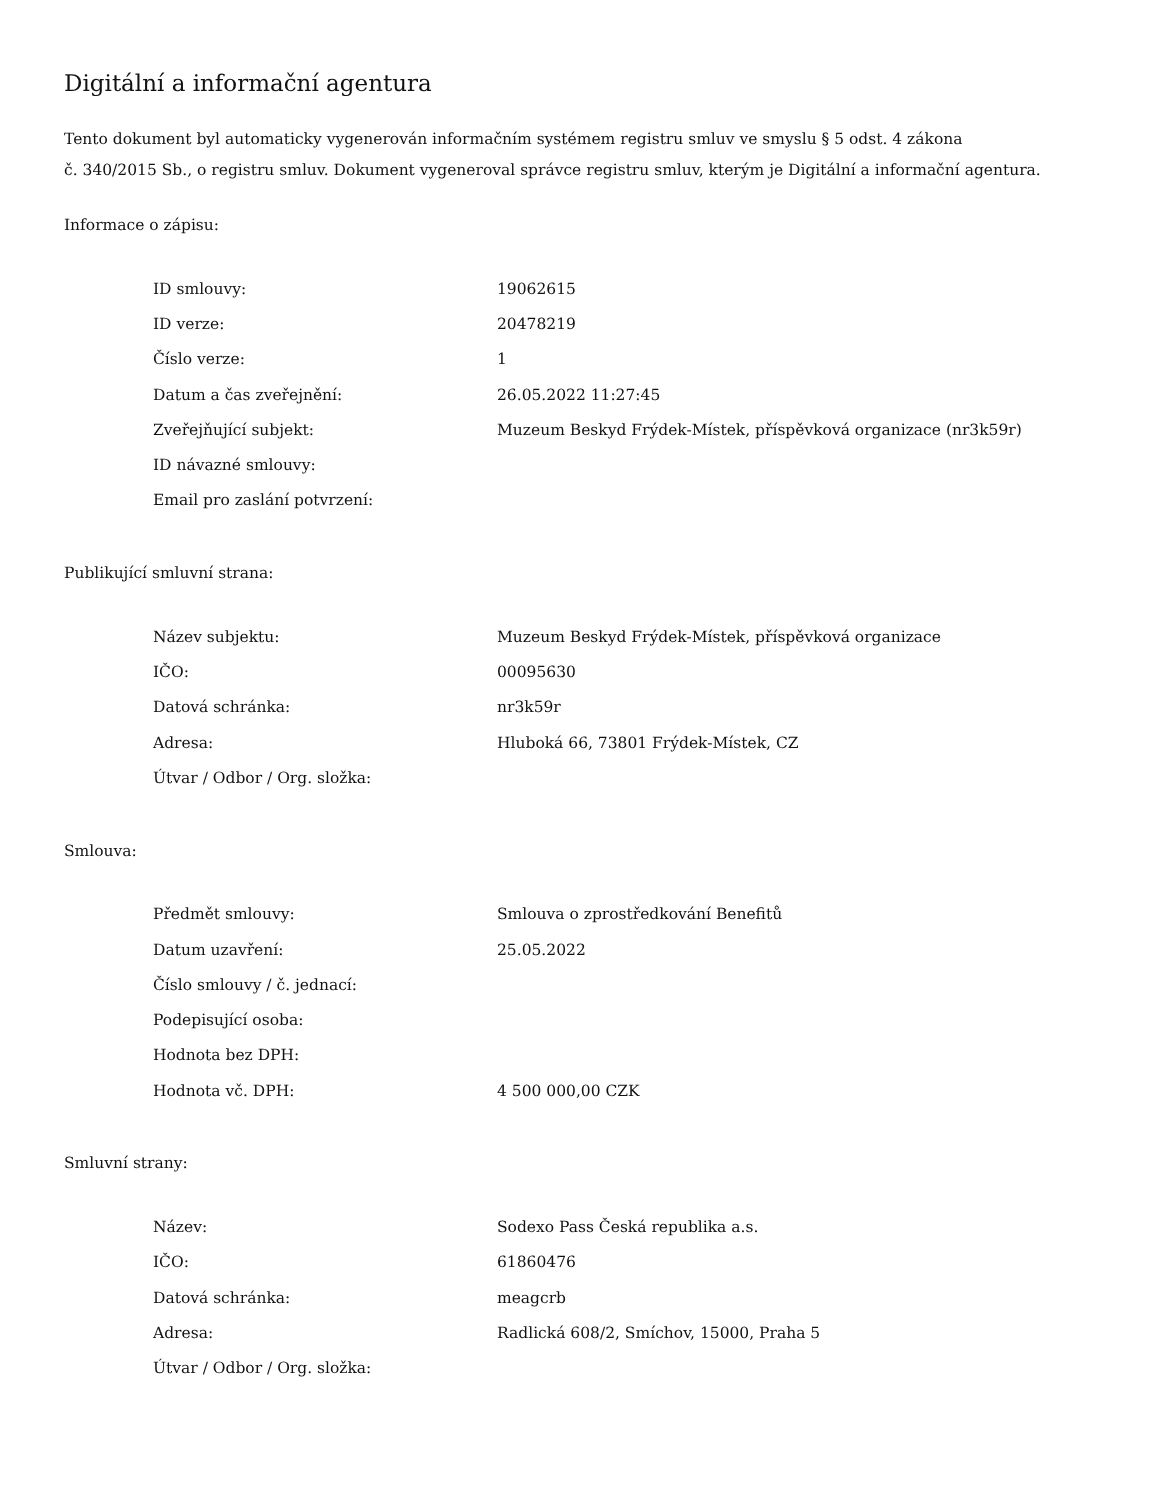Digitální a informační agentura
Tento dokument byl automaticky vygenerován informačním systémem registru smluv ve smyslu § 5 odst. 4 zákona
č. 340/2015 Sb., o registru smluv. Dokument vygeneroval správce registru smluv, kterým je Digitální a informační agentura.
Informace o zápisu:
| ID smlouvy: | 19062615 |
| ID verze: | 20478219 |
| Číslo verze: | 1 |
| Datum a čas zveřejnění: | 26.05.2022 11:27:45 |
| Zveřejňující subjekt: | Muzeum Beskyd Frýdek-Místek, příspěvková organizace (nr3k59r) |
| ID návazné smlouvy: | |
| Email pro zaslání potvrzení: | |
Publikující smluvní strana:
| Název subjektu: | Muzeum Beskyd Frýdek-Místek, příspěvková organizace |
| IČO: | 00095630 |
| Datová schránka: | nr3k59r |
| Adresa: | Hluboká 66, 73801 Frýdek-Místek, CZ |
| Útvar / Odbor / Org. složka: | |
Smlouva:
| Předmět smlouvy: | Smlouva o zprostředkování Benefitů |
| Datum uzavření: | 25.05.2022 |
| Číslo smlouvy / č. jednací: | |
| Podepisující osoba: | |
| Hodnota bez DPH: | |
| Hodnota vč. DPH: | 4 500 000,00 CZK |
Smluvní strany:
| Název: | Sodexo Pass Česká republika a.s. |
| IČO: | 61860476 |
| Datová schránka: | meagcrb |
| Adresa: | Radlická 608/2, Smíchov, 15000, Praha 5 |
| Útvar / Odbor / Org. složka: | |